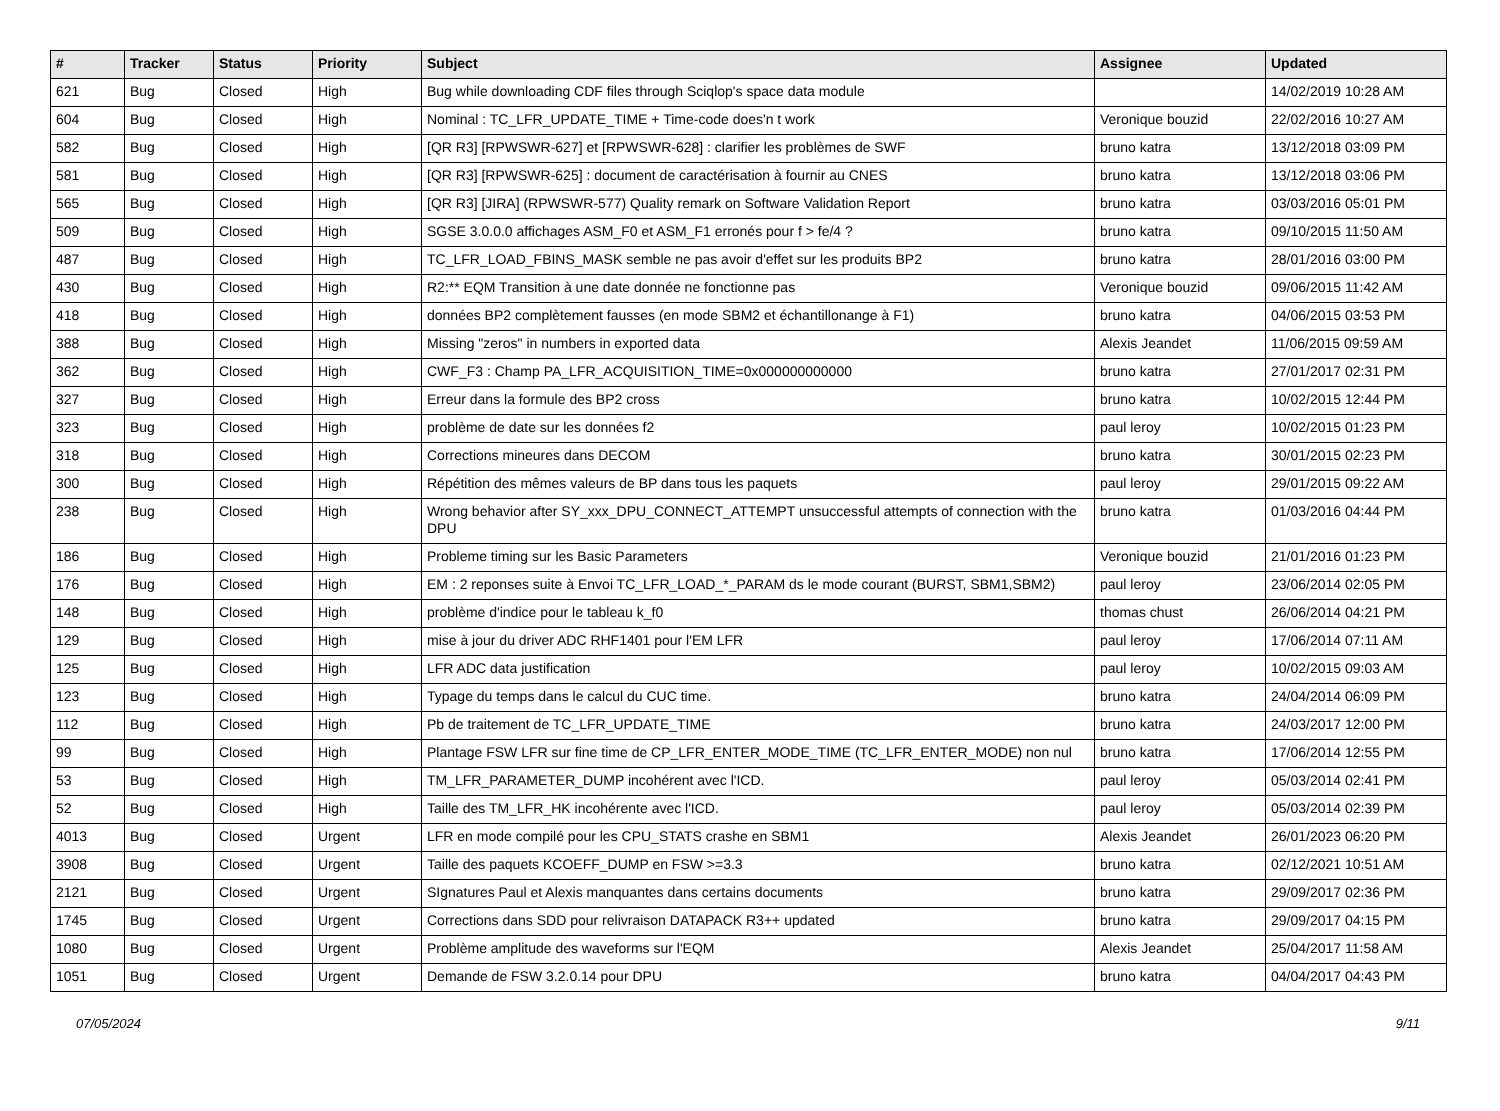| # | Tracker | Status | Priority | Subject | Assignee | Updated |
| --- | --- | --- | --- | --- | --- | --- |
| 621 | Bug | Closed | High | Bug while downloading CDF files through Sciqlop's space data module | | 14/02/2019 10:28 AM |
| 604 | Bug | Closed | High | Nominal : TC_LFR_UPDATE_TIME + Time-code does'n t work | Veronique bouzid | 22/02/2016 10:27 AM |
| 582 | Bug | Closed | High | [QR R3] [RPWSWR-627] et [RPWSWR-628] : clarifier les problèmes de SWF | bruno katra | 13/12/2018 03:09 PM |
| 581 | Bug | Closed | High | [QR R3] [RPWSWR-625] : document de caractérisation à fournir au CNES | bruno katra | 13/12/2018 03:06 PM |
| 565 | Bug | Closed | High | [QR R3] [JIRA] (RPWSWR-577) Quality remark on Software Validation Report | bruno katra | 03/03/2016 05:01 PM |
| 509 | Bug | Closed | High | SGSE 3.0.0.0 affichages ASM_F0 et ASM_F1 erronés pour f > fe/4 ? | bruno katra | 09/10/2015 11:50 AM |
| 487 | Bug | Closed | High | TC_LFR_LOAD_FBINS_MASK semble ne pas avoir d'effet sur les produits BP2 | bruno katra | 28/01/2016 03:00 PM |
| 430 | Bug | Closed | High | R2:** EQM Transition à une date donnée ne fonctionne pas | Veronique bouzid | 09/06/2015 11:42 AM |
| 418 | Bug | Closed | High | données BP2 complètement fausses (en mode SBM2 et échantillonange à F1) | bruno katra | 04/06/2015 03:53 PM |
| 388 | Bug | Closed | High | Missing "zeros" in numbers in exported data | Alexis Jeandet | 11/06/2015 09:59 AM |
| 362 | Bug | Closed | High | CWF_F3 : Champ PA_LFR_ACQUISITION_TIME=0x000000000000 | bruno katra | 27/01/2017 02:31 PM |
| 327 | Bug | Closed | High | Erreur dans la formule des BP2 cross | bruno katra | 10/02/2015 12:44 PM |
| 323 | Bug | Closed | High | problème de date sur les données f2 | paul leroy | 10/02/2015 01:23 PM |
| 318 | Bug | Closed | High | Corrections mineures dans DECOM | bruno katra | 30/01/2015 02:23 PM |
| 300 | Bug | Closed | High | Répétition des mêmes valeurs de BP dans tous les paquets | paul leroy | 29/01/2015 09:22 AM |
| 238 | Bug | Closed | High | Wrong behavior after SY_xxx_DPU_CONNECT_ATTEMPT unsuccessful attempts of connection with the DPU | bruno katra | 01/03/2016 04:44 PM |
| 186 | Bug | Closed | High | Probleme timing sur les Basic Parameters | Veronique bouzid | 21/01/2016 01:23 PM |
| 176 | Bug | Closed | High | EM : 2 reponses suite à Envoi TC_LFR_LOAD_*_PARAM ds le mode courant (BURST, SBM1,SBM2) | paul leroy | 23/06/2014 02:05 PM |
| 148 | Bug | Closed | High | problème d'indice pour le tableau k_f0 | thomas chust | 26/06/2014 04:21 PM |
| 129 | Bug | Closed | High | mise à jour du driver ADC RHF1401 pour l'EM LFR | paul leroy | 17/06/2014 07:11 AM |
| 125 | Bug | Closed | High | LFR ADC data justification | paul leroy | 10/02/2015 09:03 AM |
| 123 | Bug | Closed | High | Typage du temps dans le calcul du CUC time. | bruno katra | 24/04/2014 06:09 PM |
| 112 | Bug | Closed | High | Pb de traitement de TC_LFR_UPDATE_TIME | bruno katra | 24/03/2017 12:00 PM |
| 99 | Bug | Closed | High | Plantage FSW LFR sur fine time de CP_LFR_ENTER_MODE_TIME (TC_LFR_ENTER_MODE) non nul | bruno katra | 17/06/2014 12:55 PM |
| 53 | Bug | Closed | High | TM_LFR_PARAMETER_DUMP incohérent avec l'ICD. | paul leroy | 05/03/2014 02:41 PM |
| 52 | Bug | Closed | High | Taille des TM_LFR_HK incohérente avec l'ICD. | paul leroy | 05/03/2014 02:39 PM |
| 4013 | Bug | Closed | Urgent | LFR en mode compilé pour les CPU_STATS crashe en SBM1 | Alexis Jeandet | 26/01/2023 06:20 PM |
| 3908 | Bug | Closed | Urgent | Taille des paquets KCOEFF_DUMP en FSW >=3.3 | bruno katra | 02/12/2021 10:51 AM |
| 2121 | Bug | Closed | Urgent | SIgnatures Paul et Alexis manquantes dans certains documents | bruno katra | 29/09/2017 02:36 PM |
| 1745 | Bug | Closed | Urgent | Corrections dans SDD pour relivraison DATAPACK R3++ updated | bruno katra | 29/09/2017 04:15 PM |
| 1080 | Bug | Closed | Urgent | Problème amplitude des waveforms sur l'EQM | Alexis Jeandet | 25/04/2017 11:58 AM |
| 1051 | Bug | Closed | Urgent | Demande de FSW 3.2.0.14 pour DPU | bruno katra | 04/04/2017 04:43 PM |
07/05/2024 9/11